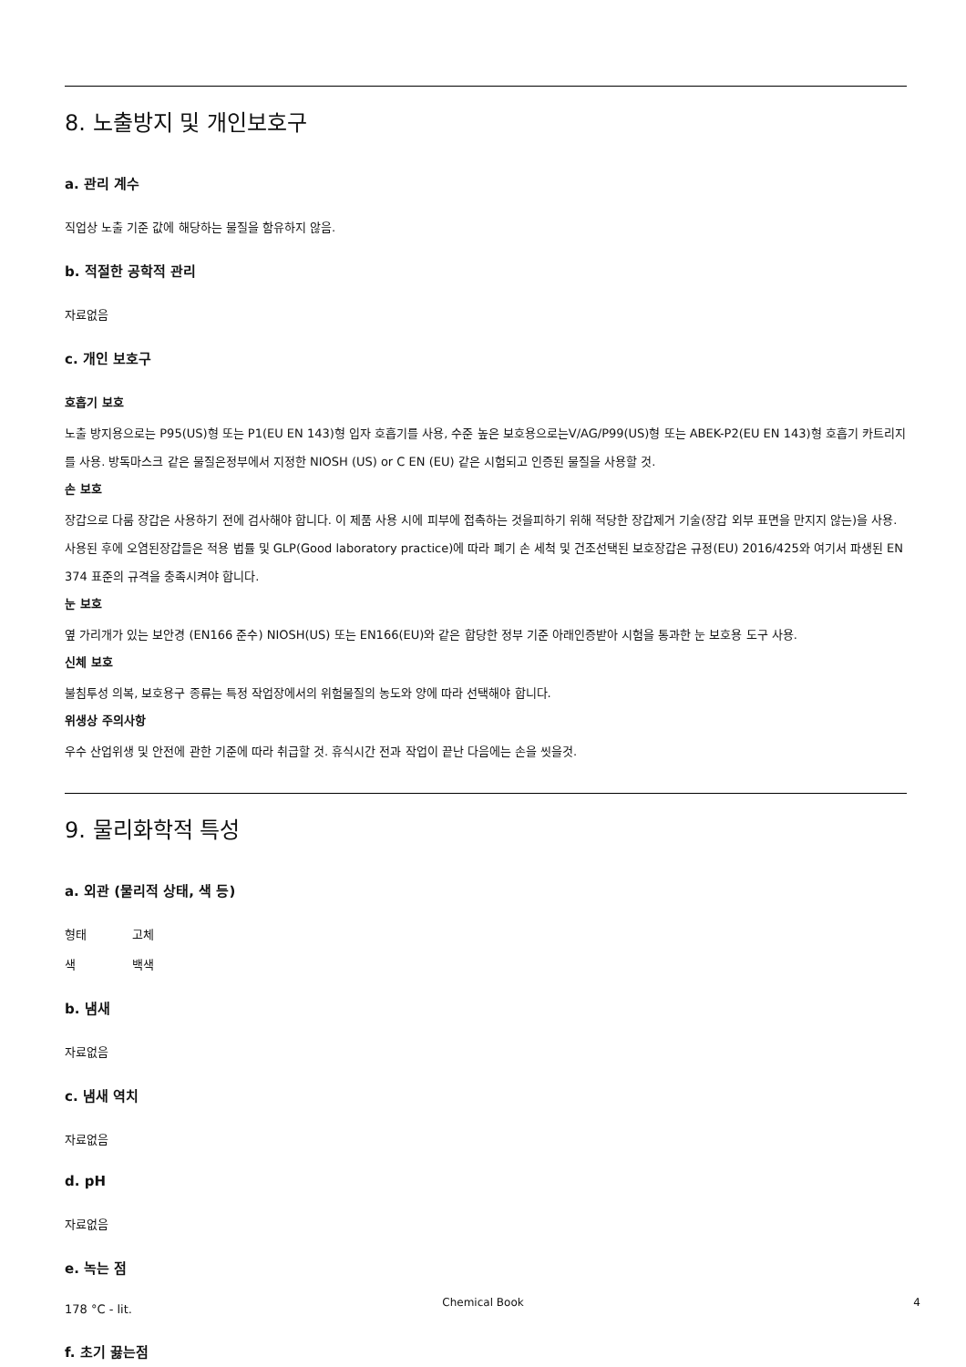8. 노출방지 및 개인보호구
a. 관리 계수
직업상 노출 기준 값에 해당하는 물질을 함유하지 않음.
b. 적절한 공학적 관리
자료없음
c. 개인 보호구
호흡기 보호
노출 방지용으로는 P95(US)형 또는 P1(EU EN 143)형 입자 호흡기를 사용, 수준 높은 보호용으로는V/AG/P99(US)형 또는 ABEK-P2(EU EN 143)형 호흡기 카트리지를 사용. 방독마스크 같은 물질은정부에서 지정한 NIOSH (US) or C EN (EU) 같은 시험되고 인증된 물질을 사용할 것.
손 보호
장갑으로 다룸 장갑은 사용하기 전에 검사해야 합니다. 이 제품 사용 시에 피부에 접촉하는 것을피하기 위해 적당한 장갑제거 기술(장갑 외부 표면을 만지지 않는)을 사용. 사용된 후에 오염된장갑들은 적용 법률 및 GLP(Good laboratory practice)에 따라 폐기 손 세척 및 건조선택된 보호장갑은 규정(EU) 2016/425와 여기서 파생된 EN 374 표준의 규격을 충족시켜야 합니다.
눈 보호
옆 가리개가 있는 보안경 (EN166 준수) NIOSH(US) 또는 EN166(EU)와 같은 합당한 정부 기준 아래인증받아 시험을 통과한 눈 보호용 도구 사용.
신체 보호
불침투성 의복, 보호용구 종류는 특정 작업장에서의 위험물질의 농도와 양에 따라 선택해야 합니다.
위생상 주의사항
우수 산업위생 및 안전에 관한 기준에 따라 취급할 것. 휴식시간 전과 작업이 끝난 다음에는 손을 씻을것.
9. 물리화학적 특성
a. 외관 (물리적 상태, 색 등)
형태 고체
색 백색
b. 냄새
자료없음
c. 냄새 역치
자료없음
d. pH
자료없음
e. 녹는 점
178 °C - lit.
f. 초기 끓는점
Chemical Book 4